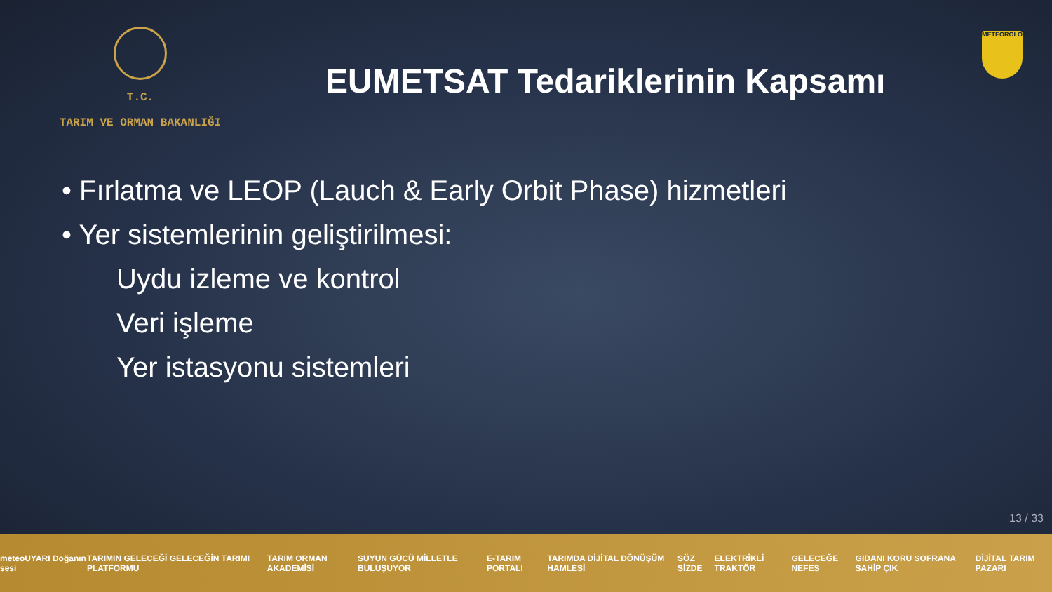T.C.
TARIM VE ORMAN BAKANLIĞI
EUMETSAT Tedariklerinin Kapsamı
METEOROLOJİ
• Fırlatma ve LEOP (Lauch & Early Orbit Phase) hizmetleri
• Yer sistemlerinin geliştirilmesi:
Uydu izleme ve kontrol
Veri işleme
Yer istasyonu sistemleri
13 / 33
meteoUYARI Doğanın sesi TARIMIN GELECEĞİ GELECEĞİN TARIMI PLATFORMU TARIM ORMAN AKADEMİSİ SUYUN GÜCÜ MİLLETLE BULUŞUYOR E-TARIM PORTALI TARIMDA DİJİTAL DÖNÜŞÜM HAMLESİ SÖZ SİZDE ELEKTRİKLİ TRAKTÖR GELECEĞE NEFES GIDANI KORU SOFRANA SAHİP ÇIK DİJİTAL TARIM PAZARI